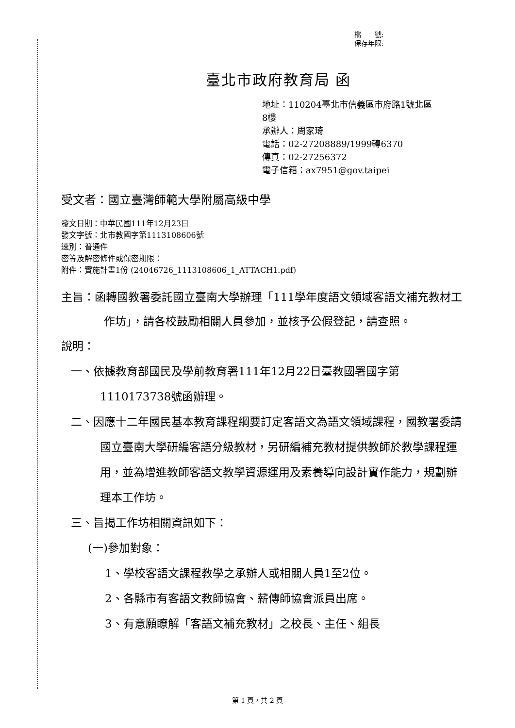檔　　號:
保存年限:
臺北市政府教育局 函
地址：110204臺北市信義區市府路1號北區
8樓
承辦人：周家琦
電話：02-27208889/1999轉6370
傳真：02-27256372
電子信箱：ax7951@gov.taipei
受文者：國立臺灣師範大學附屬高級中學
發文日期：中華民國111年12月23日
發文字號：北市教國字第1113108606號
速別：普通件
密等及解密條件或保密期限：
附件：實施計畫1份 (24046726_1113108606_1_ATTACH1.pdf)
主旨：函轉國教署委託國立臺南大學辦理「111學年度語文領域客語文補充教材工作坊」，請各校鼓勵相關人員參加，並核予公假登記，請查照。
說明：
一、依據教育部國民及學前教育署111年12月22日臺教國署國字第1110173738號函辦理。
二、因應十二年國民基本教育課程綱要訂定客語文為語文領域課程，國教署委請國立臺南大學研編客語分級教材，另研編補充教材提供教師於教學課程運用，並為增進教師客語文教學資源運用及素養導向設計實作能力，規劃辦理本工作坊。
三、旨揭工作坊相關資訊如下：
(一)參加對象：
1、學校客語文課程教學之承辦人或相關人員1至2位。
2、各縣市有客語文教師協會、薪傳師協會派員出席。
3、有意願瞭解「客語文補充教材」之校長、主任、組長
第 1 頁，共 2 頁